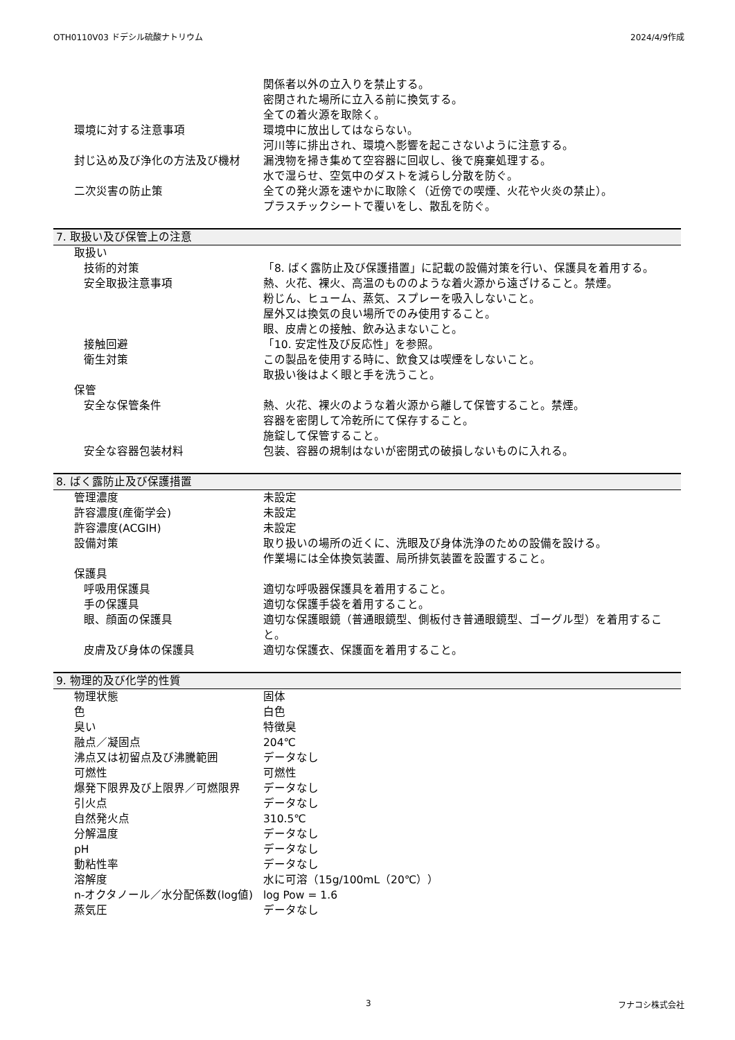OTH0110V03 ドデシル硫酸ナトリウム 2024/4/9作成
| | 関係者以外の立入りを禁止する。 密閉された場所に立入る前に換気する。 全ての着火源を取除く。 |
| 環境に対する注意事項 | 環境中に放出してはならない。 河川等に排出され、環境へ影響を起こさないように注意する。 |
| 封じ込め及び浄化の方法及び機材 | 漏洩物を掃き集めて空容器に回収し、後で廃棄処理する。 |
| | 水で湿らせ、空気中のダストを減らし分散を防ぐ。 |
| 二次災害の防止策 | 全ての発火源を速やかに取除く（近傍での喫煙、火花や火炎の禁止）。 プラスチックシートで覆いをし、散乱を防ぐ。 |
7. 取扱い及び保管上の注意
| 取扱い | |
| 技術的対策 | 「8. ばく露防止及び保護措置」に記載の設備対策を行い、保護具を着用する。 |
| 安全取扱注意事項 | 熱、火花、裸火、高温のもののような着火源から遠ざけること。禁煙。 粉じん、ヒューム、蒸気、スプレーを吸入しないこと。 屋外又は換気の良い場所でのみ使用すること。 眼、皮膚との接触、飲み込まないこと。 |
| 接触回避 | 「10. 安定性及び反応性」を参照。 |
| 衛生対策 | この製品を使用する時に、飲食又は喫煙をしないこと。 取扱い後はよく眼と手を洗うこと。 |
| 保管 | |
| 安全な保管条件 | 熱、火花、裸火のような着火源から離して保管すること。禁煙。 容器を密閉して冷乾所にて保存すること。 施錠して保管すること。 |
| 安全な容器包装材料 | 包装、容器の規制はないが密閉式の破損しないものに入れる。 |
8. ばく露防止及び保護措置
| 管理濃度 | 未設定 |
| 許容濃度(産衛学会) | 未設定 |
| 許容濃度(ACGIH) | 未設定 |
| 設備対策 | 取り扱いの場所の近くに、洗眼及び身体洗浄のための設備を設ける。 作業場には全体換気装置、局所排気装置を設置すること。 |
| 保護具 | |
| 呼吸用保護具 | 適切な呼吸器保護具を着用すること。 |
| 手の保護具 | 適切な保護手袋を着用すること。 |
| 眼、顔面の保護具 | 適切な保護眼鏡（普通眼鏡型、側板付き普通眼鏡型、ゴーグル型）を着用すること。 |
| 皮膚及び身体の保護具 | 適切な保護衣、保護面を着用すること。 |
9. 物理的及び化学的性質
| 物理状態 | 固体 |
| 色 | 白色 |
| 臭い | 特徴臭 |
| 融点／凝固点 | 204℃ |
| 沸点又は初留点及び沸騰範囲 | データなし |
| 可燃性 | 可燃性 |
| 爆発下限界及び上限界／可燃限界 | データなし |
| 引火点 | データなし |
| 自然発火点 | 310.5℃ |
| 分解温度 | データなし |
| pH | データなし |
| 動粘性率 | データなし |
| 溶解度 | 水に可溶（15g/100mL（20℃）） |
| n-オクタノール／水分配係数(log値) | log Pow = 1.6 |
| 蒸気圧 | データなし |
3 フナコシ株式会社